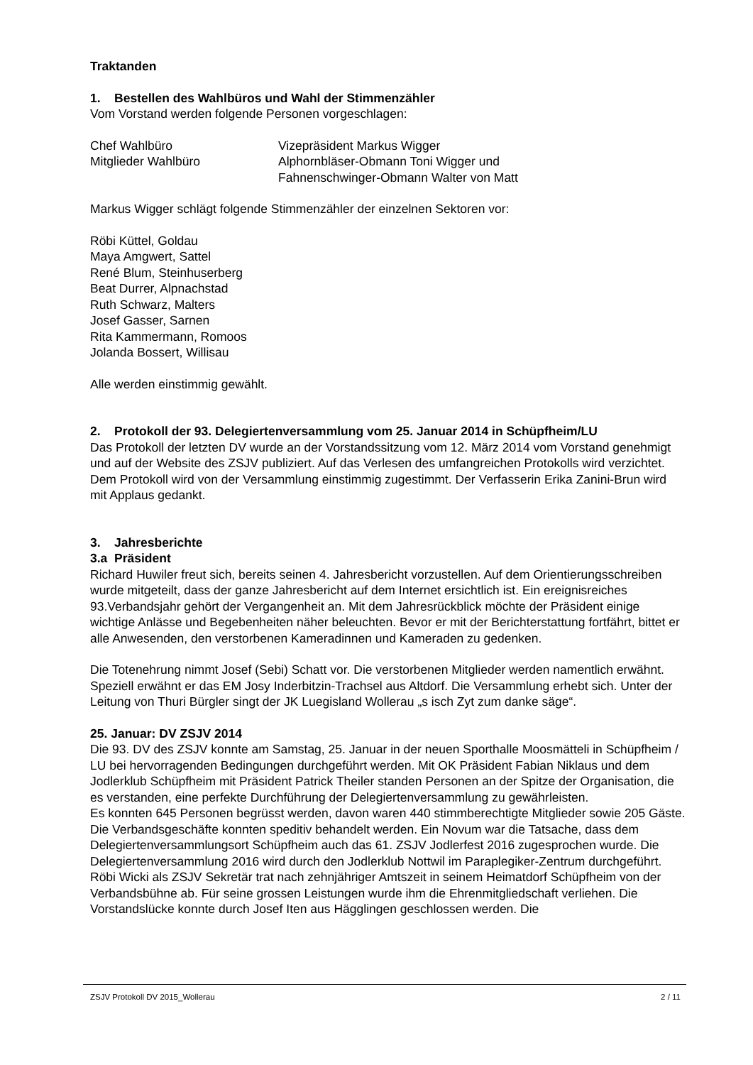Traktanden
1. Bestellen des Wahlbüros und Wahl der Stimmenzähler
Vom Vorstand werden folgende Personen vorgeschlagen:
Chef Wahlbüro Vizepräsident Markus Wigger
Mitglieder Wahlbüro Alphornbläser-Obmann Toni Wigger und
Fahnenschwinger-Obmann Walter von Matt
Markus Wigger schlägt folgende Stimmenzähler der einzelnen Sektoren vor:
Röbi Küttel, Goldau
Maya Amgwert, Sattel
René Blum, Steinhuserberg
Beat Durrer, Alpnachstad
Ruth Schwarz, Malters
Josef Gasser, Sarnen
Rita Kammermann, Romoos
Jolanda Bossert, Willisau
Alle werden einstimmig gewählt.
2. Protokoll der 93. Delegiertenversammlung vom 25. Januar 2014 in Schüpfheim/LU
Das Protokoll der letzten DV wurde an der Vorstandssitzung vom 12. März 2014 vom Vorstand genehmigt und auf der Website des ZSJV publiziert. Auf das Verlesen des umfangreichen Protokolls wird verzichtet. Dem Protokoll wird von der Versammlung einstimmig zugestimmt. Der Verfasserin Erika Zanini-Brun wird mit Applaus gedankt.
3. Jahresberichte
3.a Präsident
Richard Huwiler freut sich, bereits seinen 4. Jahresbericht vorzustellen. Auf dem Orientierungsschreiben wurde mitgeteilt, dass der ganze Jahresbericht auf dem Internet ersichtlich ist. Ein ereignisreiches 93.Verbandsjahr gehört der Vergangenheit an. Mit dem Jahresrückblick möchte der Präsident einige wichtige Anlässe und Begebenheiten näher beleuchten. Bevor er mit der Berichterstattung fortfährt, bittet er alle Anwesenden, den verstorbenen Kameradinnen und Kameraden zu gedenken.
Die Totenehrung nimmt Josef (Sebi) Schatt vor. Die verstorbenen Mitglieder werden namentlich erwähnt. Speziell erwähnt er das EM Josy Inderbitzin-Trachsel aus Altdorf. Die Versammlung erhebt sich. Unter der Leitung von Thuri Bürgler singt der JK Luegisland Wollerau „s isch Zyt zum danke säge“.
25. Januar: DV ZSJV 2014
Die 93. DV des ZSJV konnte am Samstag, 25. Januar in der neuen Sporthalle Moosmätteli in Schüpfheim / LU bei hervorragenden Bedingungen durchgeführt werden. Mit OK Präsident Fabian Niklaus und dem Jodlerklub Schüpfheim mit Präsident Patrick Theiler standen Personen an der Spitze der Organisation, die es verstanden, eine perfekte Durchführung der Delegiertenversammlung zu gewährleisten.
Es konnten 645 Personen begrüsst werden, davon waren 440 stimmberechtigte Mitglieder sowie 205 Gäste. Die Verbandsgeschäfte konnten speditiv behandelt werden. Ein Novum war die Tatsache, dass dem Delegiertenversammlungsort Schüpfheim auch das 61. ZSJV Jodlerfest 2016 zugesprochen wurde. Die Delegiertenversammlung 2016 wird durch den Jodlerklub Nottwil im Paraplegiker-Zentrum durchgeführt.
Röbi Wicki als ZSJV Sekretär trat nach zehnjähriger Amtszeit in seinem Heimatdorf Schüpfheim von der Verbandsbühne ab. Für seine grossen Leistungen wurde ihm die Ehrenmitgliedschaft verliehen. Die Vorstandslücke konnte durch Josef Iten aus Hägglingen geschlossen werden. Die
ZSJV Protokoll DV 2015_Wollerau 2 / 11